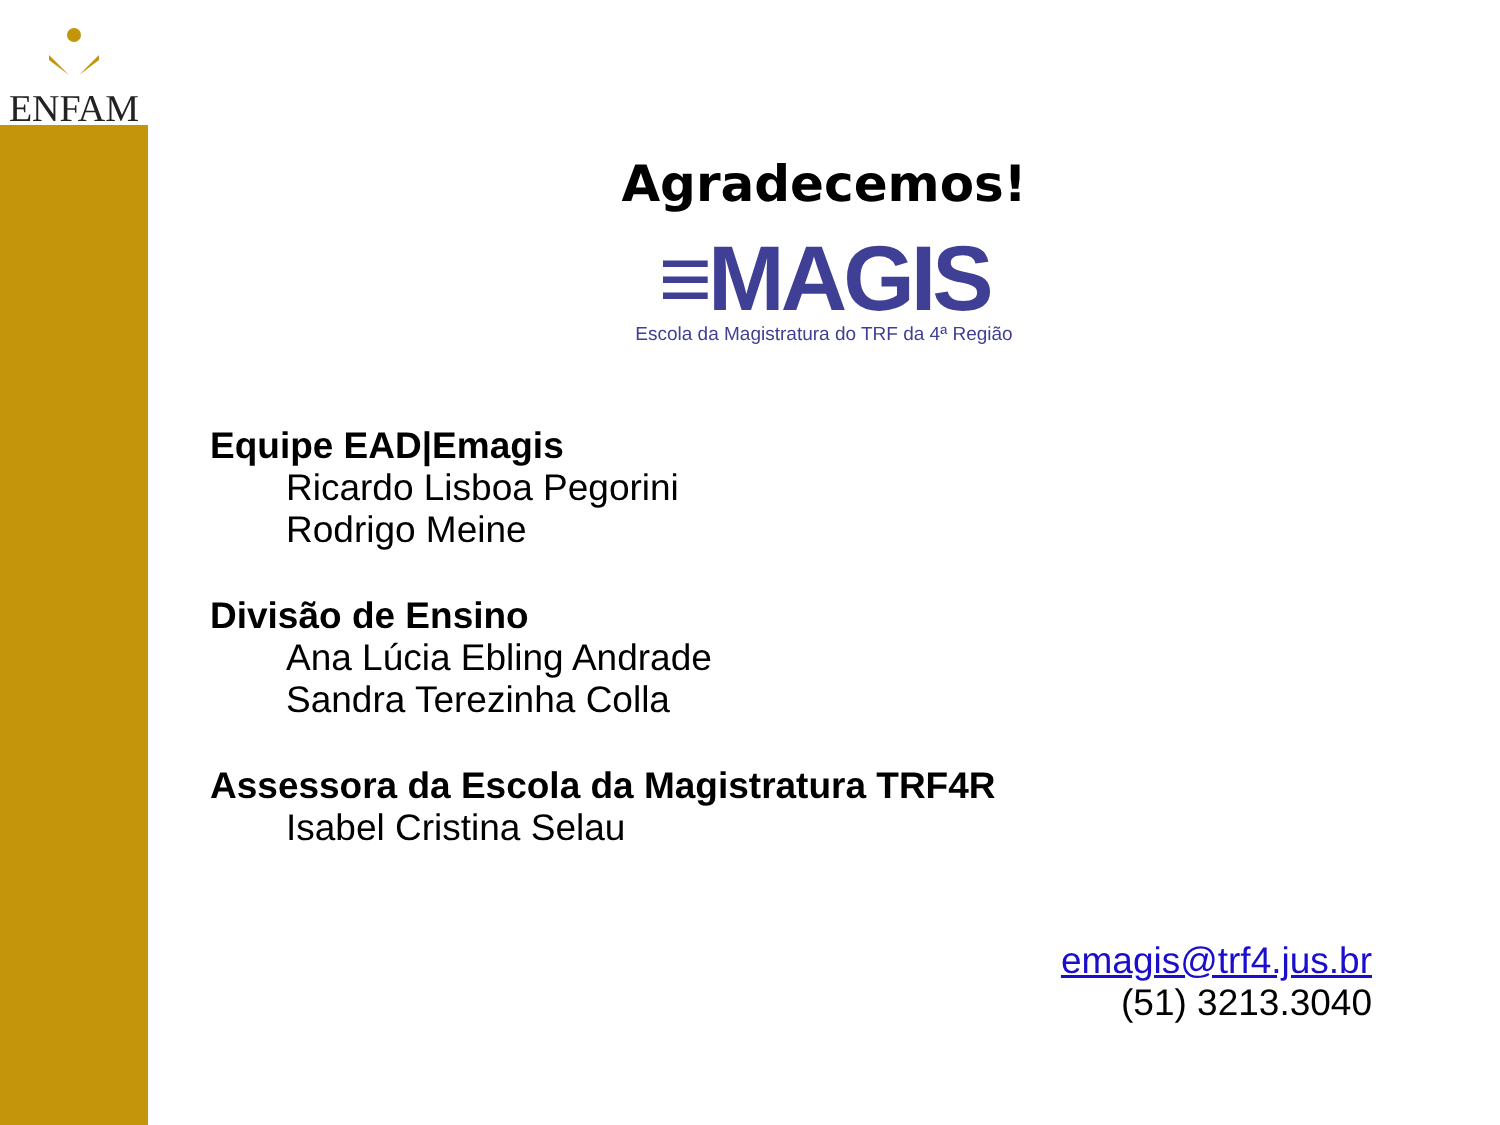ENFAM
Agradecemos!
≡MAGIS
Escola da Magistratura do TRF da 4ª Região
Equipe EAD|Emagis
Ricardo Lisboa Pegorini
Rodrigo Meine
Divisão de Ensino
Ana Lúcia Ebling Andrade
Sandra Terezinha Colla
Assessora da Escola da Magistratura TRF4R
Isabel Cristina Selau
emagis@trf4.jus.br
(51) 3213.3040